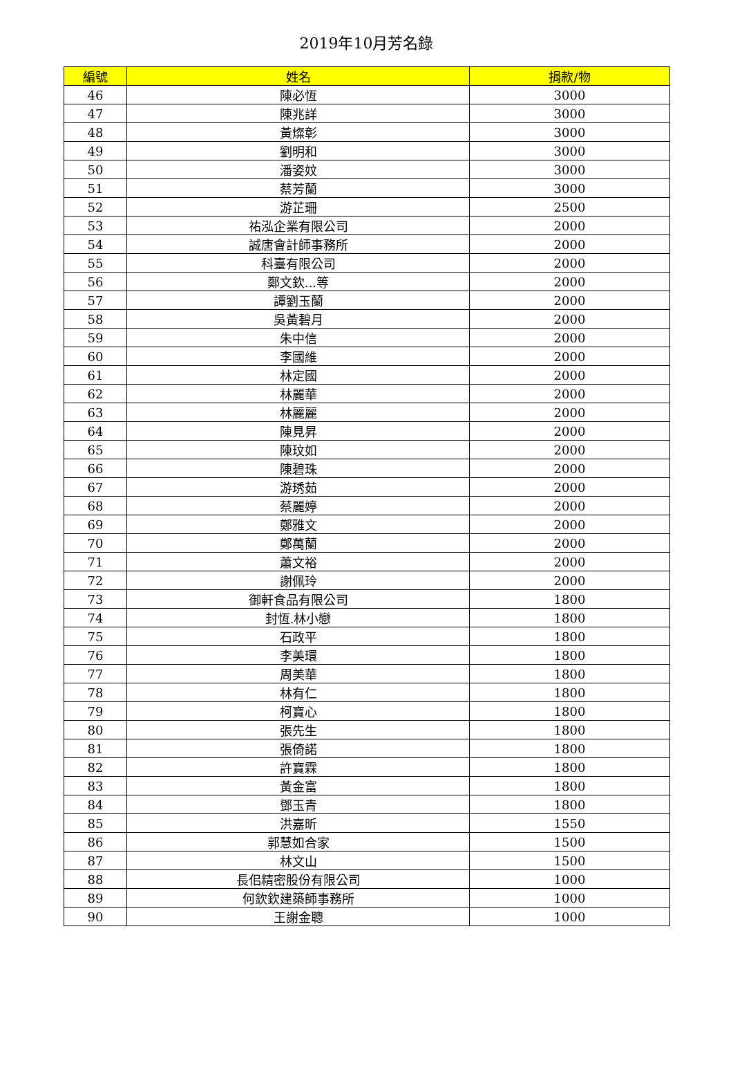2019年10月芳名錄
| 編號 | 姓名 | 捐款/物 |
| --- | --- | --- |
| 46 | 陳必恆 | 3000 |
| 47 | 陳兆詳 | 3000 |
| 48 | 黃燦彰 | 3000 |
| 49 | 劉明和 | 3000 |
| 50 | 潘姿妏 | 3000 |
| 51 | 蔡芳蘭 | 3000 |
| 52 | 游芷珊 | 2500 |
| 53 | 祐泓企業有限公司 | 2000 |
| 54 | 誠唐會計師事務所 | 2000 |
| 55 | 科臺有限公司 | 2000 |
| 56 | 鄭文欽...等 | 2000 |
| 57 | 譚劉玉蘭 | 2000 |
| 58 | 吳黃碧月 | 2000 |
| 59 | 朱中信 | 2000 |
| 60 | 李國維 | 2000 |
| 61 | 林定國 | 2000 |
| 62 | 林麗華 | 2000 |
| 63 | 林麗麗 | 2000 |
| 64 | 陳見昇 | 2000 |
| 65 | 陳玟如 | 2000 |
| 66 | 陳碧珠 | 2000 |
| 67 | 游琇茹 | 2000 |
| 68 | 蔡麗婷 | 2000 |
| 69 | 鄭雅文 | 2000 |
| 70 | 鄭萬蘭 | 2000 |
| 71 | 蕭文裕 | 2000 |
| 72 | 謝佩玲 | 2000 |
| 73 | 御軒食品有限公司 | 1800 |
| 74 | 封恆.林小戀 | 1800 |
| 75 | 石政平 | 1800 |
| 76 | 李美環 | 1800 |
| 77 | 周美華 | 1800 |
| 78 | 林有仁 | 1800 |
| 79 | 柯寶心 | 1800 |
| 80 | 張先生 | 1800 |
| 81 | 張倚諾 | 1800 |
| 82 | 許寶霖 | 1800 |
| 83 | 黃金富 | 1800 |
| 84 | 鄧玉青 | 1800 |
| 85 | 洪嘉昕 | 1550 |
| 86 | 郭慧如合家 | 1500 |
| 87 | 林文山 | 1500 |
| 88 | 長佀精密股份有限公司 | 1000 |
| 89 | 何欽欽建築師事務所 | 1000 |
| 90 | 王謝金聰 | 1000 |